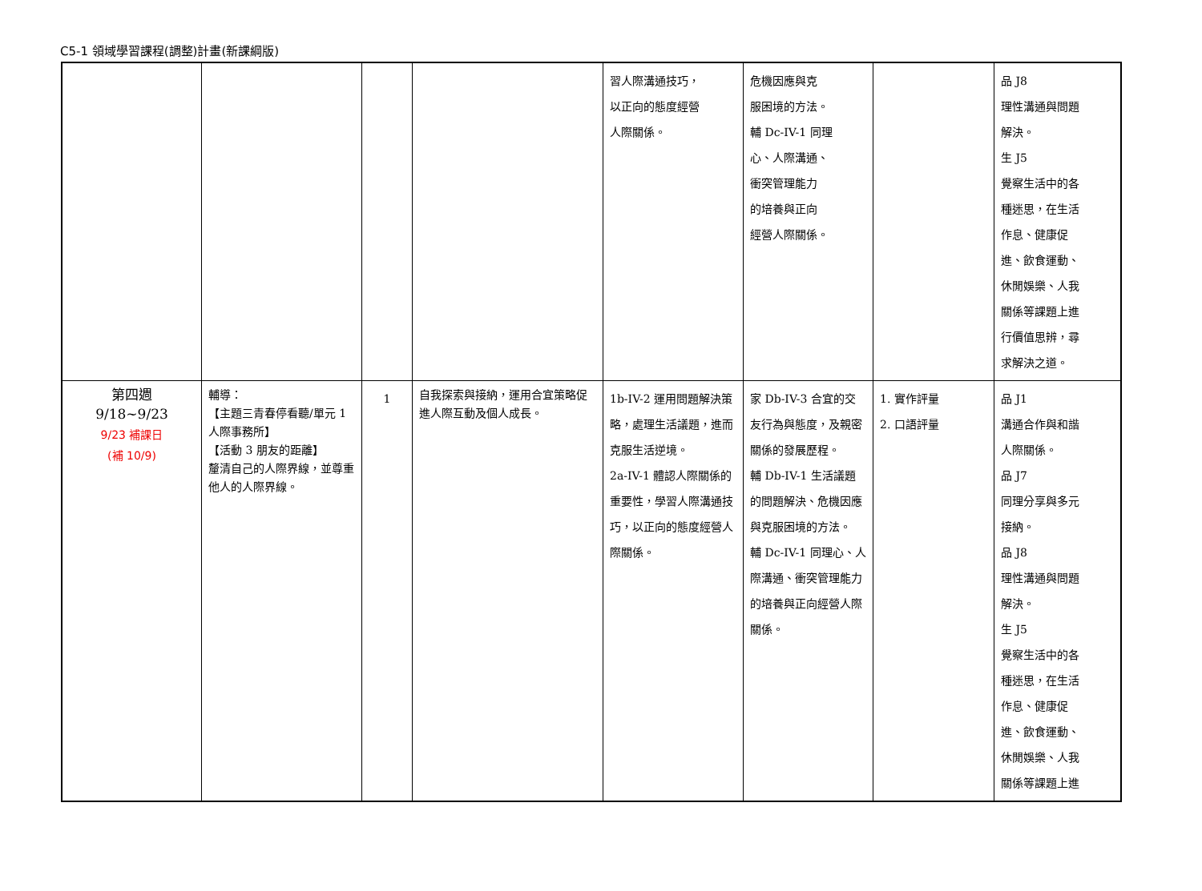C5-1 領域學習課程(調整)計畫(新課綱版)
| | | | | 習人際溝通技巧， 以正向的態度經營 人際關係。 | 危機因應與克 服困境的方法。 輔 Dc-IV-1 同理 心、人際溝通、 衝突管理能力 的培養與正向 經營人際關係。 | | 品 J8 理性溝通與問題 解決。 生 J5 覺察生活中的各 種迷思，在生活 作息、健康促 進、飲食運動、 休閒娛樂、人我 關係等課題上進 行價值思辨，尋 求解決之道。 |
| 第四週 9/18~9/23 9/23 補課日 (補 10/9) | 輔導： 【主題三青春停看聽/單元 1 人際事務所】 【活動 3 朋友的距離】 釐清自己的人際界線，並尊重他人的人際界線。 | 1 | 自我探索與接納，運用合宜策略促進人際互動及個人成長。 | 1b-IV-2 運用問題解決策略，處理生活議題，進而克服生活逆境。 2a-IV-1 體認人際關係的重要性，學習人際溝通技巧，以正向的態度經營人際關係。 | 家 Db-IV-3 合宜的交友行為與態度，及親密關係的發展歷程。 輔 Db-IV-1 生活議題的問題解決、危機因應與克服困境的方法。 輔 Dc-IV-1 同理心、人際溝通、衝突管理能力的培養與正向經營人際關係。 | 1. 實作評量 2. 口語評量 | 品 J1 溝通合作與和諧 人際關係。 品 J7 同理分享與多元 接納。 品 J8 理性溝通與問題 解決。 生 J5 覺察生活中的各 種迷思，在生活 作息、健康促 進、飲食運動、 休閒娛樂、人我 關係等課題上進 |